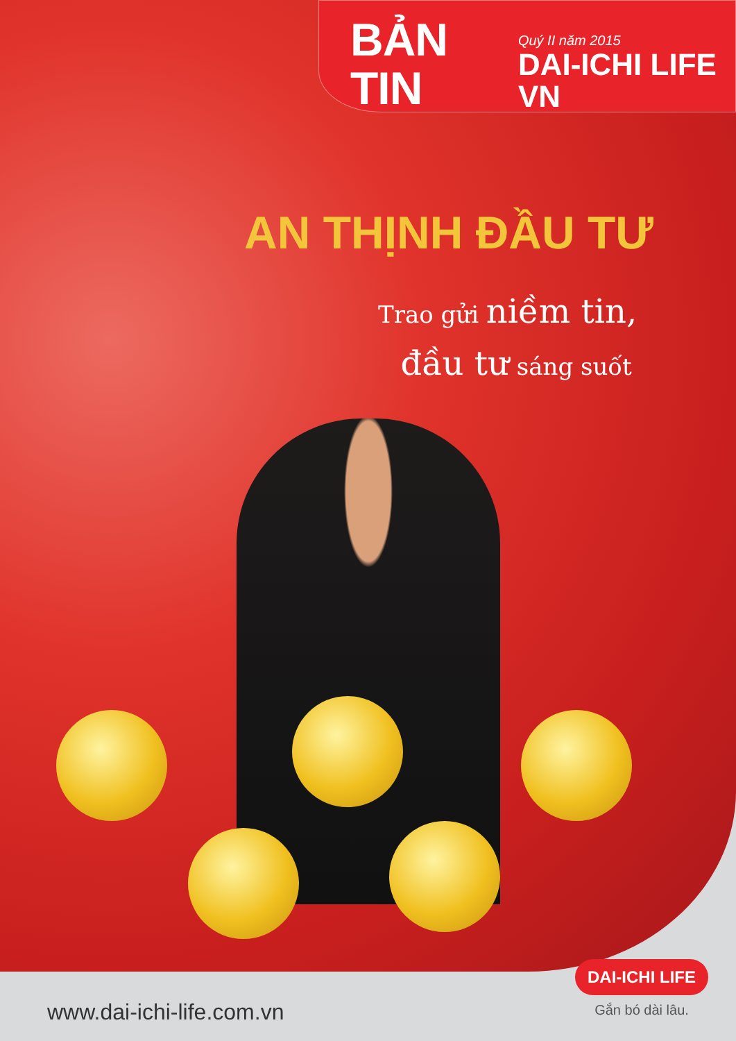BẢN TIN
Quý II năm 2015
DAI-ICHI LIFE VN
AN THỊNH ĐẦU TƯ
Trao gửi niềm tin,
đầu tư sáng suốt
www.dai-ichi-life.com.vn
DAI-ICHI LIFE
Gắn bó dài lâu.